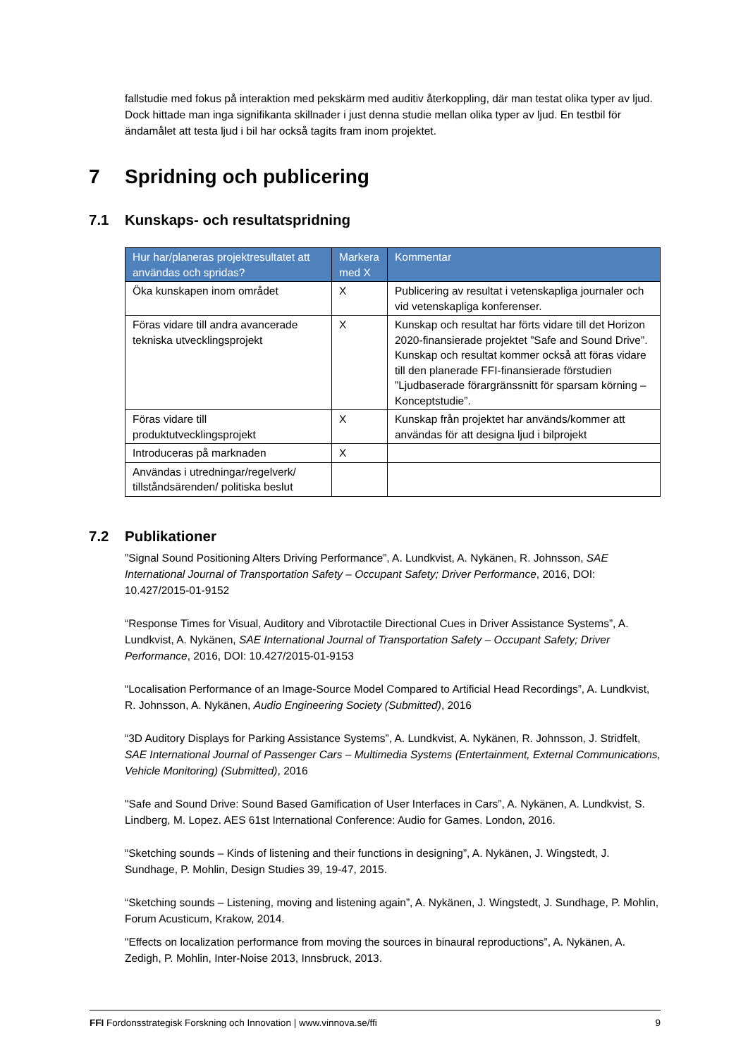fallstudie med fokus på interaktion med pekskärm med auditiv återkoppling, där man testat olika typer av ljud. Dock hittade man inga signifikanta skillnader i just denna studie mellan olika typer av ljud. En testbil för ändamålet att testa ljud i bil har också tagits fram inom projektet.
7 Spridning och publicering
7.1 Kunskaps- och resultatspridning
| Hur har/planeras projektresultatet att användas och spridas? | Markera med X | Kommentar |
| --- | --- | --- |
| Öka kunskapen inom området | X | Publicering av resultat i vetenskapliga journaler och vid vetenskapliga konferenser. |
| Föras vidare till andra avancerade tekniska utvecklingsprojekt | X | Kunskap och resultat har förts vidare till det Horizon 2020-finansierade projektet ”Safe and Sound Drive”. Kunskap och resultat kommer också att föras vidare till den planerade FFI-finansierade förstudien ”Ljudbaserade förargränssnitt för sparsam körning – Konceptstudie”. |
| Föras vidare till produktutvecklingsprojekt | X | Kunskap från projektet har används/kommer att användas för att designa ljud i bilprojekt |
| Introduceras på marknaden | X | |
| Användas i utredningar/regelverk/ tillståndsärenden/ politiska beslut | | |
7.2 Publikationer
”Signal Sound Positioning Alters Driving Performance”, A. Lundkvist, A. Nykänen, R. Johnsson, SAE International Journal of Transportation Safety – Occupant Safety; Driver Performance, 2016, DOI: 10.427/2015-01-9152
“Response Times for Visual, Auditory and Vibrotactile Directional Cues in Driver Assistance Systems”, A. Lundkvist, A. Nykänen, SAE International Journal of Transportation Safety – Occupant Safety; Driver Performance, 2016, DOI: 10.427/2015-01-9153
“Localisation Performance of an Image-Source Model Compared to Artificial Head Recordings”, A. Lundkvist, R. Johnsson, A. Nykänen, Audio Engineering Society (Submitted), 2016
“3D Auditory Displays for Parking Assistance Systems”, A. Lundkvist, A. Nykänen, R. Johnsson, J. Stridfelt, SAE International Journal of Passenger Cars – Multimedia Systems (Entertainment, External Communications, Vehicle Monitoring) (Submitted), 2016
"Safe and Sound Drive: Sound Based Gamification of User Interfaces in Cars”, A. Nykänen, A. Lundkvist, S. Lindberg, M. Lopez. AES 61st International Conference: Audio for Games. London, 2016.
“Sketching sounds – Kinds of listening and their functions in designing”, A. Nykänen, J. Wingstedt, J. Sundhage, P. Mohlin, Design Studies 39, 19-47, 2015.
“Sketching sounds – Listening, moving and listening again”, A. Nykänen, J. Wingstedt, J. Sundhage, P. Mohlin, Forum Acusticum, Krakow, 2014.
"Effects on localization performance from moving the sources in binaural reproductions”, A. Nykänen, A. Zedigh, P. Mohlin, Inter-Noise 2013, Innsbruck, 2013.
FFI Fordonsstrategisk Forskning och Innovation | www.vinnova.se/ffi 9